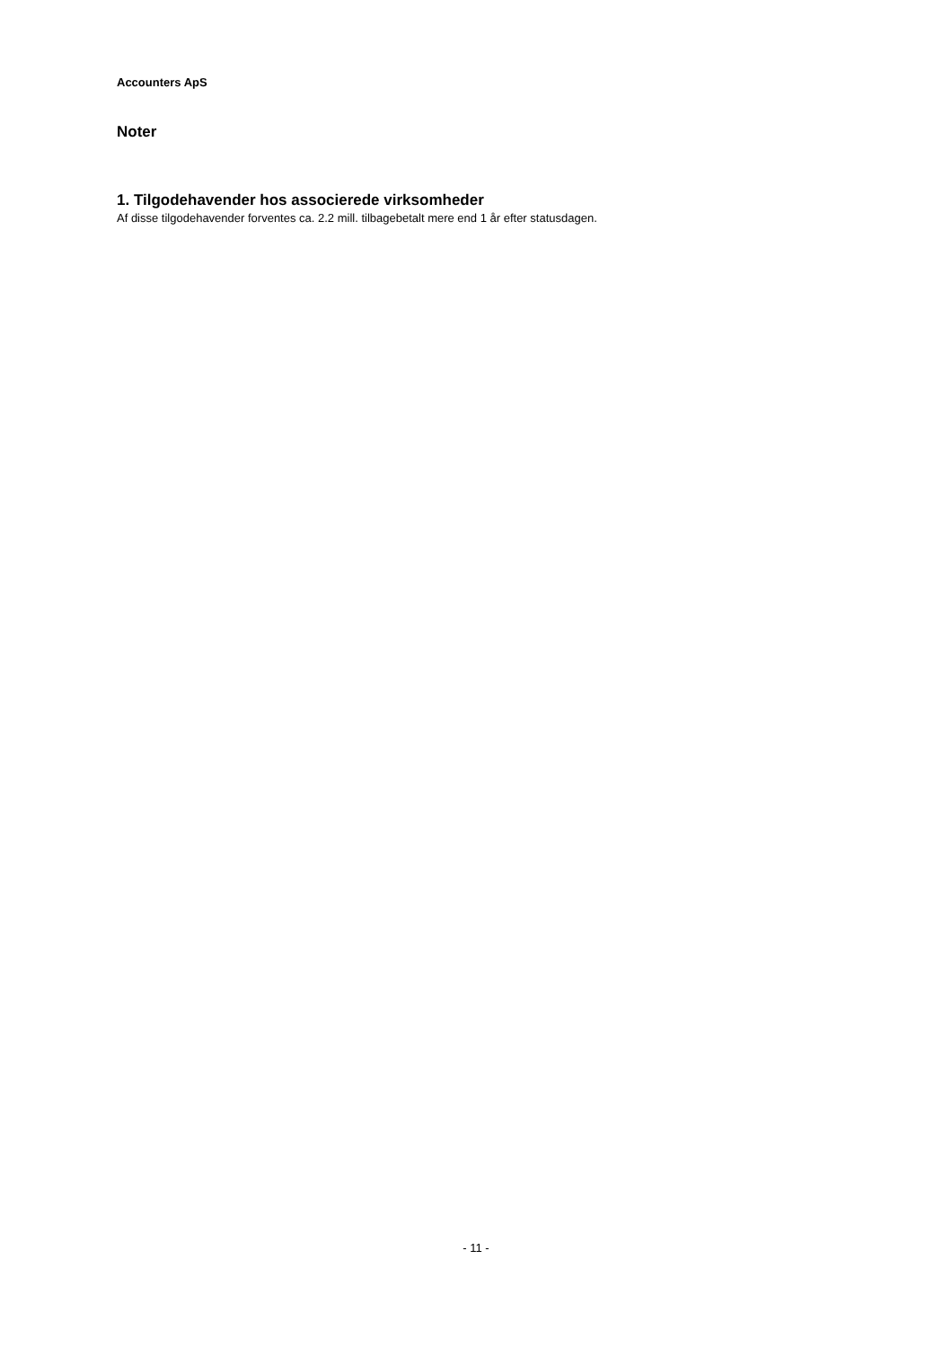Accounters ApS
Noter
1. Tilgodehavender hos associerede virksomheder
Af disse tilgodehavender forventes ca. 2.2 mill. tilbagebetalt mere end 1 år efter statusdagen.
- 11 -